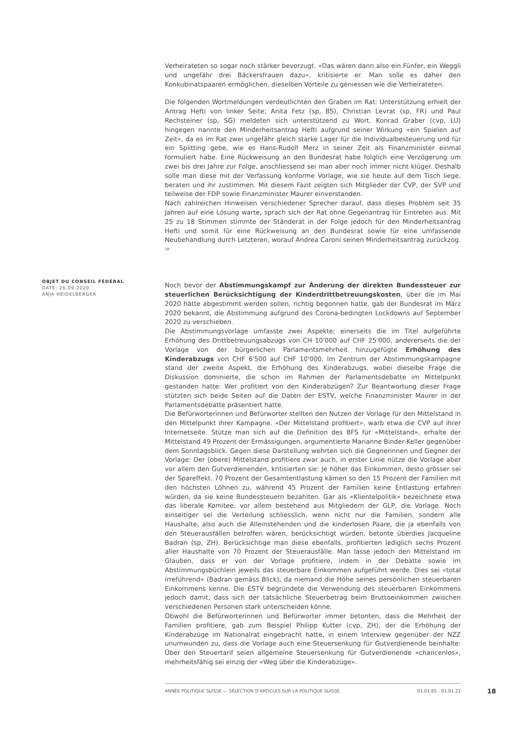Verheirateten so sogar noch stärker bevorzugt. «Das wären dann also ein Fünfer, ein Weggli und ungefähr drei Bäckersfrauen dazu», kritisierte er. Man solle es daher den Konkubinatspaaren ermöglichen, dieselben Vorteile zu geniessen wie die Verheirateten.
Die folgenden Wortmeldungen verdeutlichten den Graben im Rat: Unterstützung erhielt der Antrag Hefti von linker Seite; Anita Fetz (sp, BS), Christian Levrat (sp, FR) und Paul Rechsteiner (sp, SG) meldeten sich unterstützend zu Wort. Konrad Graber (cvp, LU) hingegen nannte den Minderheitsantrag Hefti aufgrund seiner Wirkung «ein Spielen auf Zeit», da es im Rat zwei ungefähr gleich starke Lager für die Individualbesteuerung und für ein Splitting gebe, wie es Hans-Rudolf Merz in seiner Zeit als Finanzminister einmal formuliert habe. Eine Rückweisung an den Bundesrat habe folglich eine Verzögerung um zwei bis drei Jahre zur Folge, anschliessend sei man aber noch immer nicht klüger. Deshalb solle man diese mit der Verfassung konforme Vorlage, wie sie heute auf dem Tisch liege, beraten und ihr zustimmen. Mit diesem Fazit zeigten sich Mitglieder der CVP, der SVP und teilweise der FDP sowie Finanzminister Maurer einverstanden.
Nach zahlreichen Hinweisen verschiedener Sprecher darauf, dass dieses Problem seit 35 Jahren auf eine Lösung warte, sprach sich der Rat ohne Gegenantrag für Eintreten aus. Mit 25 zu 18 Stimmen stimmte der Ständerat in der Folge jedoch für den Minderheitsantrag Hefti und somit für eine Rückweisung an den Bundesrat sowie für eine umfassende Neubehandlung durch Letzteren, worauf Andrea Caroni seinen Minderheitsantrag zurückzog. <sup>18</sup>
Noch bevor der Abstimmungskampf zur Änderung der direkten Bundessteuer zur steuerlichen Berücksichtigung der Kinderdrittbetreuungskosten, über die im Mai 2020 hätte abgestimmt werden sollen, richtig begonnen hatte, gab der Bundesrat im März 2020 bekannt, die Abstimmung aufgrund des Corona-bedingten Lockdowns auf September 2020 zu verschieben.
Die Abstimmungsvorlage umfasste zwei Aspekte: einerseits die im Titel aufgeführte Erhöhung des Drittbetreuungsabzugs von CH 10'000 auf CHF 25'000, andererseits die der Vorlage von der bürgerlichen Parlamentsmehrheit hinzugefügte Erhöhung des Kinderabzugs von CHF 6'500 auf CHF 10'000. Im Zentrum der Abstimmungskampagne stand der zweite Aspekt, die Erhöhung des Kinderabzugs, wobei dieselbe Frage die Diskussion dominierte, die schon im Rahmen der Parlamentsdebatte im Mittelpunkt gestanden hatte: Wer profitiert von den Kinderabzügen? Zur Beantwortung dieser Frage stützten sich beide Seiten auf die Daten der ESTV, welche Finanzminister Maurer in der Parlamentsdebatte präsentiert hatte.
Die Befürworterinnen und Befürworter stellten den Nutzen der Vorlage für den Mittelstand in den Mittelpunkt ihrer Kampagne. «Der Mittelstand profitiert», warb etwa die CVP auf ihrer Internetseite. Stütze man sich auf die Definition des BFS für «Mittelstand», erhalte der Mittelstand 49 Prozent der Ermässigungen, argumentierte Marianne Binder-Keller gegenüber dem Sonntagsblick. Gegen diese Darstellung wehrten sich die Gegnerinnen und Gegner der Vorlage: Der (obere) Mittelstand profitiere zwar auch, in erster Linie nütze die Vorlage aber vor allem den Gutverdienenden, kritisierten sie: Je höher das Einkommen, desto grösser sei der Spareffekt. 70 Prozent der Gesamtentlastung kämen so den 15 Prozent der Familien mit den höchsten Löhnen zu, während 45 Prozent der Familien keine Entlastung erfahren würden, da sie keine Bundessteuern bezahlten. Gar als «Klientelpolitik» bezeichnete etwa das liberale Komitee, vor allem bestehend aus Mitgliedern der GLP, die Vorlage. Noch einseitiger sei die Verteilung schliesslich, wenn nicht nur die Familien, sondern alle Haushalte, also auch die Alleinstehenden und die kinderlosen Paare, die ja ebenfalls von den Steuerausfällen betroffen wären, berücksichtigt würden, betonte überdies Jacqueline Badran (sp, ZH). Berücksichtige man diese ebenfalls, profitierten lediglich sechs Prozent aller Haushalte von 70 Prozent der Steuerausfälle. Man lasse jedoch den Mittelstand im Glauben, dass er von der Vorlage profitiere, indem in der Debatte sowie im Abstimmungsbüchlein jeweils das steuerbare Einkommen aufgeführt werde. Dies sei «total irreführend» (Badran gemäss Blick), da niemand die Höhe seines persönlichen steuerbaren Einkommens kenne. Die ESTV begründete die Verwendung des steuerbaren Einkommens jedoch damit, dass sich der tatsächliche Steuerbetrag beim Bruttoeinkommen zwischen verschiedenen Personen stark unterscheiden könne.
Obwohl die Befürworterinnen und Befürworter immer betonten, dass die Mehrheit der Familien profitiere, gab zum Beispiel Philipp Kutter (cvp, ZH), der die Erhöhung der Kinderabzüge im Nationalrat eingebracht hatte, in einem Interview gegenüber der NZZ unumwunden zu, dass die Vorlage auch eine Steuersenkung für Gutverdienende beinhalte: Über den Steuertarif seien allgemeine Steuersenkung für Gutverdienende «chancenlos», mehrheitsfähig sei einzig der «Weg über die Kinderabzüge».
OBJET DU CONSEIL FÉDÉRAL
DATE: 26.09.2020
ANJA HEIDELBERGER
ANNÉE POLITIQUE SUISSE — SÉLECTION D'ARTICLES SUR LA POLITIQUE SUISSE 01.01.65 - 01.01.21
18